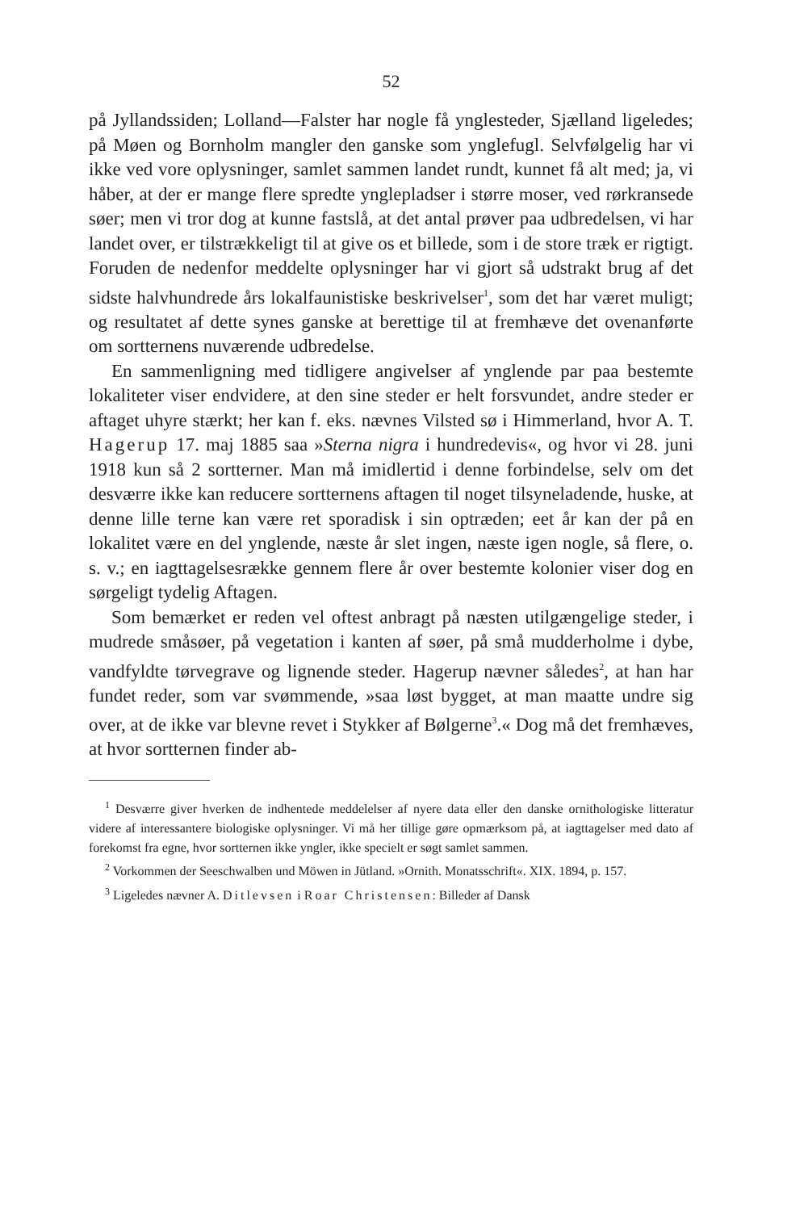52
på Jyllandssiden; Lolland—Falster har nogle få ynglesteder, Sjælland ligeledes; på Møen og Bornholm mangler den ganske som ynglefugl. Selvfølgelig har vi ikke ved vore oplysninger, samlet sammen landet rundt, kunnet få alt med; ja, vi håber, at der er mange flere spredte ynglepladser i større moser, ved rørkransede søer; men vi tror dog at kunne fastslå, at det antal prøver paa udbredelsen, vi har landet over, er tilstrækkeligt til at give os et billede, som i de store træk er rigtigt. Foruden de nedenfor meddelte oplysninger har vi gjort så udstrakt brug af det sidste halvhundrede års lokalfaunistiske beskrivelser<sup>1</sup>, som det har været muligt; og resultatet af dette synes ganske at berettige til at fremhæve det ovenanførte om sortternens nuværende udbredelse.
En sammenligning med tidligere angivelser af ynglende par paa bestemte lokaliteter viser endvidere, at den sine steder er helt forsvundet, andre steder er aftaget uhyre stærkt; her kan f. eks. nævnes Vilsted sø i Himmerland, hvor A. T. Hagerup 17. maj 1885 saa »Sterna nigra i hundredevis«, og hvor vi 28. juni 1918 kun så 2 sortterner. Man må imidlertid i denne forbindelse, selv om det desværre ikke kan reducere sortternens aftagen til noget tilsyneladende, huske, at denne lille terne kan være ret sporadisk i sin optræden; eet år kan der på en lokalitet være en del ynglende, næste år slet ingen, næste igen nogle, så flere, o. s. v.; en iagttagelsesrække gennem flere år over bestemte kolonier viser dog en sørgeligt tydelig Aftagen.
Som bemærket er reden vel oftest anbragt på næsten utilgængelige steder, i mudrede småsøer, på vegetation i kanten af søer, på små mudderholme i dybe, vandfyldte tørvegrave og lignende steder. Hagerup nævner således<sup>2</sup>, at han har fundet reder, som var svømmende, »saa løst bygget, at man maatte undre sig over, at de ikke var blevne revet i Stykker af Bølgerne<sup>3</sup>.« Dog må det fremhæves, at hvor sortternen finder ab-
<sup>1</sup> Desværre giver hverken de indhentede meddelelser af nyere data eller den danske ornithologiske litteratur videre af interessantere biologiske oplysninger. Vi må her tillige gøre opmærksom på, at iagttagelser med dato af forekomst fra egne, hvor sortternen ikke yngler, ikke specielt er søgt samlet sammen.
<sup>2</sup> Vorkommen der Seeschwalben und Möwen in Jütland. »Ornith. Monatsschrift«. XIX. 1894, p. 157.
<sup>3</sup> Ligeledes nævner A. Ditlevsen i Roar Christensen: Billeder af Dansk